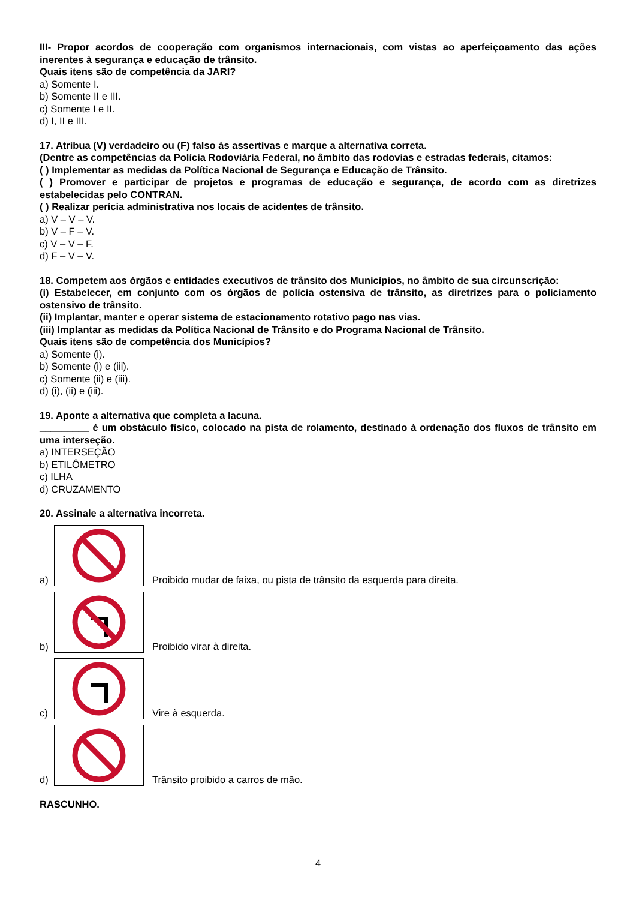III- Propor acordos de cooperação com organismos internacionais, com vistas ao aperfeiçoamento das ações inerentes à segurança e educação de trânsito.
Quais itens são de competência da JARI?
a) Somente I.
b) Somente II e III.
c) Somente I e II.
d) I, II e III.
17. Atribua (V) verdadeiro ou (F) falso às assertivas e marque a alternativa correta.
(Dentre as competências da Polícia Rodoviária Federal, no âmbito das rodovias e estradas federais, citamos:
( ) Implementar as medidas da Política Nacional de Segurança e Educação de Trânsito.
( ) Promover e participar de projetos e programas de educação e segurança, de acordo com as diretrizes estabelecidas pelo CONTRAN.
( ) Realizar perícia administrativa nos locais de acidentes de trânsito.
a) V – V – V.
b) V – F – V.
c) V – V – F.
d) F – V – V.
18. Competem aos órgãos e entidades executivos de trânsito dos Municípios, no âmbito de sua circunscrição:
(i) Estabelecer, em conjunto com os órgãos de polícia ostensiva de trânsito, as diretrizes para o policiamento ostensivo de trânsito.
(ii) Implantar, manter e operar sistema de estacionamento rotativo pago nas vias.
(iii) Implantar as medidas da Política Nacional de Trânsito e do Programa Nacional de Trânsito.
Quais itens são de competência dos Municípios?
a) Somente (i).
b) Somente (i) e (iii).
c) Somente (ii) e (iii).
d) (i), (ii) e (iii).
19. Aponte a alternativa que completa a lacuna.
_________ é um obstáculo físico, colocado na pista de rolamento, destinado à ordenação dos fluxos de trânsito em uma interseção.
a) INTERSEÇÃO
b) ETILÔMETRO
c) ILHA
d) CRUZAMENTO
20. Assinale a alternativa incorreta.
a)
Proibido mudar de faixa, ou pista de trânsito da esquerda para direita.
b)
Proibido virar à direita.
c)
Vire à esquerda.
d)
Trânsito proibido a carros de mão.
RASCUNHO.
4